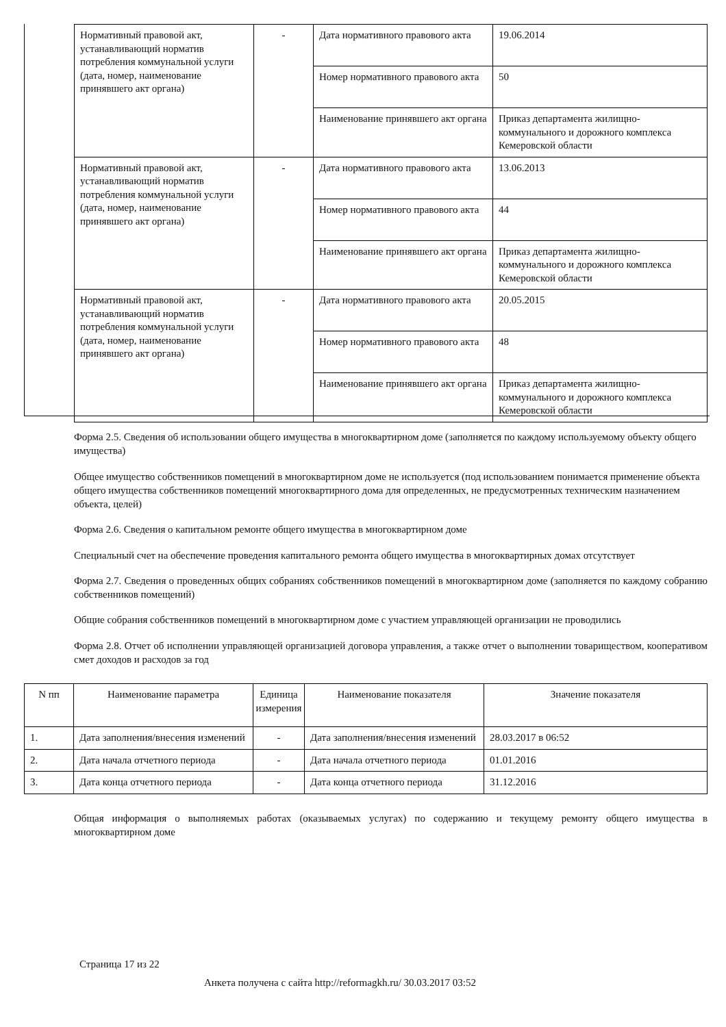| Нормативный правовой акт, устанавливающий норматив потребления коммунальной услуги (дата, номер, наименование принявшего акт органа) | - | Дата нормативного правового акта | 19.06.2014 |
| | | Номер нормативного правового акта | 50 |
| | | Наименование принявшего акт органа | Приказ департамента жилищно-коммунального и дорожного комплекса Кемеровской области |
| Нормативный правовой акт, устанавливающий норматив потребления коммунальной услуги (дата, номер, наименование принявшего акт органа) | - | Дата нормативного правового акта | 13.06.2013 |
| | | Номер нормативного правового акта | 44 |
| | | Наименование принявшего акт органа | Приказ департамента жилищно-коммунального и дорожного комплекса Кемеровской области |
| Нормативный правовой акт, устанавливающий норматив потребления коммунальной услуги (дата, номер, наименование принявшего акт органа) | - | Дата нормативного правового акта | 20.05.2015 |
| | | Номер нормативного правового акта | 48 |
| | | Наименование принявшего акт органа | Приказ департамента жилищно-коммунального и дорожного комплекса Кемеровской области |
Форма 2.5. Сведения об использовании общего имущества в многоквартирном доме (заполняется по каждому используемому объекту общего имущества)
Общее имущество собственников помещений в многоквартирном доме не используется (под использованием понимается применение объекта общего имущества собственников помещений многоквартирного дома для определенных, не предусмотренных техническим назначением объекта, целей)
Форма 2.6. Сведения о капитальном ремонте общего имущества в многоквартирном доме
Специальный счет на обеспечение проведения капитального ремонта общего имущества в многоквартирных домах отсутствует
Форма 2.7. Сведения о проведенных общих собраниях собственников помещений в многоквартирном доме (заполняется по каждому собранию собственников помещений)
Общие собрания собственников помещений в многоквартирном доме с участием управляющей организации не проводились
Форма 2.8. Отчет об исполнении управляющей организацией договора управления, а также отчет о выполнении товариществом, кооперативом смет доходов и расходов за год
| N пп | Наименование параметра | Единица измерения | Наименование показателя | Значение показателя |
| --- | --- | --- | --- | --- |
| 1. | Дата заполнения/внесения изменений | - | Дата заполнения/внесения изменений | 28.03.2017 в 06:52 |
| 2. | Дата начала отчетного периода | - | Дата начала отчетного периода | 01.01.2016 |
| 3. | Дата конца отчетного периода | - | Дата конца отчетного периода | 31.12.2016 |
Общая информация о выполняемых работах (оказываемых услугах) по содержанию и текущему ремонту общего имущества в многоквартирном доме
Страница 17 из 22
Анкета получена с сайта http://reformagkh.ru/ 30.03.2017 03:52